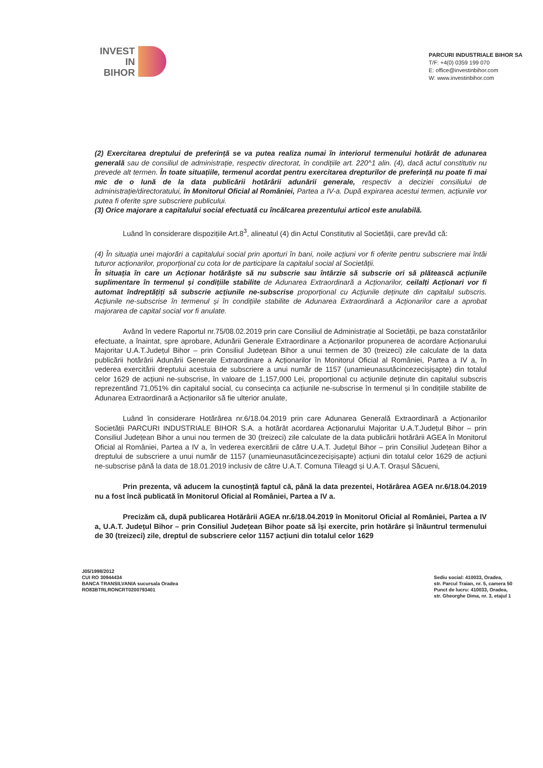INVEST
IN
BIHOR
PARCURI INDUSTRIALE BIHOR SA
T/F: +4(0) 0359 199 070
E: office@investinbihor.com
W: www.investinbihor.com
(2) Exercitarea dreptului de preferință se va putea realiza numai în interiorul termenului hotărât de adunarea generală sau de consiliul de administrație, respectiv directorat, în condițiile art. 220^1 alin. (4), dacă actul constitutiv nu prevede alt termen. În toate situațiile, termenul acordat pentru exercitarea drepturilor de preferință nu poate fi mai mic de o lună de la data publicării hotărârii adunării generale, respectiv a deciziei consiliului de administrație/directoratului, în Monitorul Oficial al României, Partea a IV-a. După expirarea acestui termen, acțiunile vor putea fi oferite spre subscriere publicului.
(3) Orice majorare a capitalului social efectuată cu încălcarea prezentului articol este anulabilă.
Luând în considerare dispozițiile Art.8<sup>3</sup>, alineatul (4) din Actul Constitutiv al Societății, care prevăd că:
(4) În situația unei majorări a capitalului social prin aporturi în bani, noile acțiuni vor fi oferite pentru subscriere mai întâi tuturor acționarilor, proporțional cu cota lor de participare la capitalul social al Societății.
În situația în care un Acționar hotărăște să nu subscrie sau întârzie să subscrie ori să plătească acțiunile suplimentare în termenul și condițiile stabilite de Adunarea Extraordinară a Acționarilor, ceilalți Acționari vor fi automat îndreptățiți să subscrie acțiunile ne-subscrise proporțional cu Acțiunile deținute din capitalul subscris. Acțiunile ne-subscrise în termenul și în condițiile stabilite de Adunarea Extraordinară a Acționarilor care a aprobat majorarea de capital social vor fi anulate.
Având în vedere Raportul nr.75/08.02.2019 prin care Consiliul de Administrație al Societății, pe baza constatărilor efectuate, a înaintat, spre aprobare, Adunării Generale Extraordinare a Acționarilor propunerea de acordare Acționarului Majoritar U.A.T.Județul Bihor – prin Consiliul Județean Bihor a unui termen de 30 (treizeci) zile calculate de la data publicării hotărârii Adunării Generale Extraordinare a Acționarilor în Monitorul Oficial al României, Partea a IV a, în vederea exercitării dreptului acestuia de subscriere a unui număr de 1157 (unamieunasutăcincezecișișapte) din totalul celor 1629 de acțiuni ne-subscrise, în valoare de 1,157,000 Lei, proporțional cu acțiunile deținute din capitalul subscris reprezentând 71,051% din capitalul social, cu consecința ca acțiunile ne-subscrise în termenul și în condițiile stabilite de Adunarea Extraordinară a Acționarilor să fie ulterior anulate,
Luând în considerare Hotărârea nr.6/18.04.2019 prin care Adunarea Generală Extraordinară a Acționarilor Societății PARCURI INDUSTRIALE BIHOR S.A. a hotărât acordarea Acționarului Majoritar U.A.T.Județul Bihor – prin Consiliul Județean Bihor a unui nou termen de 30 (treizeci) zile calculate de la data publicării hotărârii AGEA în Monitorul Oficial al României, Partea a IV a, în vederea exercitării de către U.A.T. Județul Bihor – prin Consiliul Județean Bihor a dreptului de subscriere a unui număr de 1157 (unamieunasutăcincezecișișapte) acțiuni din totalul celor 1629 de acțiuni ne-subscrise până la data de 18.01.2019 inclusiv de către U.A.T. Comuna Tileagd și U.A.T. Orașul Săcueni,
Prin prezenta, vă aducem la cunoștință faptul că, până la data prezentei, Hotărârea AGEA nr.6/18.04.2019 nu a fost încă publicată în Monitorul Oficial al României, Partea a IV a.
Precizăm că, după publicarea Hotărârii AGEA nr.6/18.04.2019 în Monitorul Oficial al României, Partea a IV a, U.A.T. Județul Bihor – prin Consiliul Județean Bihor poate să își exercite, prin hotărâre și înăuntrul termenului de 30 (treizeci) zile, dreptul de subscriere celor 1157 acțiuni din totalul celor 1629
J05/1998/2012
CUI RO 30944434
BANCA TRANSILVANIA sucursala Oradea
RO83BTRLRONCRT0200793401
Sediu social: 410033, Oradea,
str. Parcul Traian, nr. 5, camera 50
Punct de lucru: 410033, Oradea,
str. Gheorghe Dima, nr. 3, etajul 1